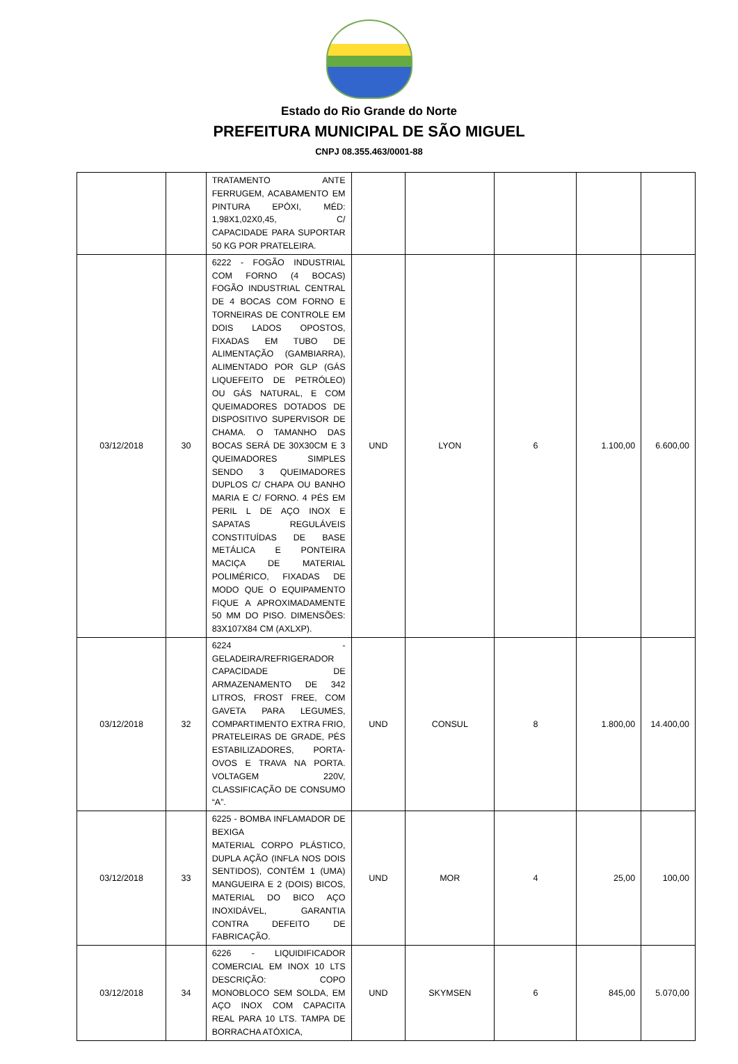Estado do Rio Grande do Norte
PREFEITURA MUNICIPAL DE SÃO MIGUEL
CNPJ 08.355.463/0001-88
| | | TRATAMENTO ANTE FERRUGEM, ACABAMENTO EM PINTURA EPÓXI, MÉD: 1,98X1,02X0,45, C/ CAPACIDADE PARA SUPORTAR 50 KG POR PRATELEIRA. | | | | | |
| 03/12/2018 | 30 | 6222 - FOGÃO INDUSTRIAL COM FORNO (4 BOCAS) FOGÃO INDUSTRIAL CENTRAL DE 4 BOCAS COM FORNO E TORNEIRAS DE CONTROLE EM DOIS LADOS OPOSTOS, FIXADAS EM TUBO DE ALIMENTAÇÃO (GAMBIARRA), ALIMENTADO POR GLP (GÁS LIQUEFEITO DE PETRÓLEO) OU GÁS NATURAL, E COM QUEIMADORES DOTADOS DE DISPOSITIVO SUPERVISOR DE CHAMA. O TAMANHO DAS BOCAS SERÁ DE 30X30CM E 3 QUEIMADORES SIMPLES SENDO 3 QUEIMADORES DUPLOS C/ CHAPA OU BANHO MARIA E C/ FORNO. 4 PÉS EM PERIL L DE AÇO INOX E SAPATAS REGULÁVEIS CONSTITUÍDAS DE BASE METÁLICA E PONTEIRA MACIÇA DE MATERIAL POLIMÉRICO, FIXADAS DE MODO QUE O EQUIPAMENTO FIQUE A APROXIMADAMENTE 50 MM DO PISO. DIMENSÕES: 83X107X84 CM (AXLXP). | UND | LYON | 6 | 1.100,00 | 6.600,00 |
| 03/12/2018 | 32 | 6224 - GELADEIRA/REFRIGERADOR CAPACIDADE DE ARMAZENAMENTO DE 342 LITROS, FROST FREE, COM GAVETA PARA LEGUMES, COMPARTIMENTO EXTRA FRIO, PRATELEIRAS DE GRADE, PÉS ESTABILIZADORES, PORTA-OVOS E TRAVA NA PORTA. VOLTAGEM 220V, CLASSIFICAÇÃO DE CONSUMO “A”. | UND | CONSUL | 8 | 1.800,00 | 14.400,00 |
| 03/12/2018 | 33 | 6225 - BOMBA INFLAMADOR DE BEXIGA MATERIAL CORPO PLÁSTICO, DUPLA AÇÃO (INFLA NOS DOIS SENTIDOS), CONTÉM 1 (UMA) MANGUEIRA E 2 (DOIS) BICOS, MATERIAL DO BICO AÇO INOXIDÁVEL, GARANTIA CONTRA DEFEITO DE FABRICAÇÃO. | UND | MOR | 4 | 25,00 | 100,00 |
| 03/12/2018 | 34 | 6226 - LIQUIDIFICADOR COMERCIAL EM INOX 10 LTS DESCRIÇÃO: COPO MONOBLOCO SEM SOLDA, EM AÇO INOX COM CAPACITA REAL PARA 10 LTS. TAMPA DE BORRACHA ATÓXICA, | UND | SKYMSEN | 6 | 845,00 | 5.070,00 |